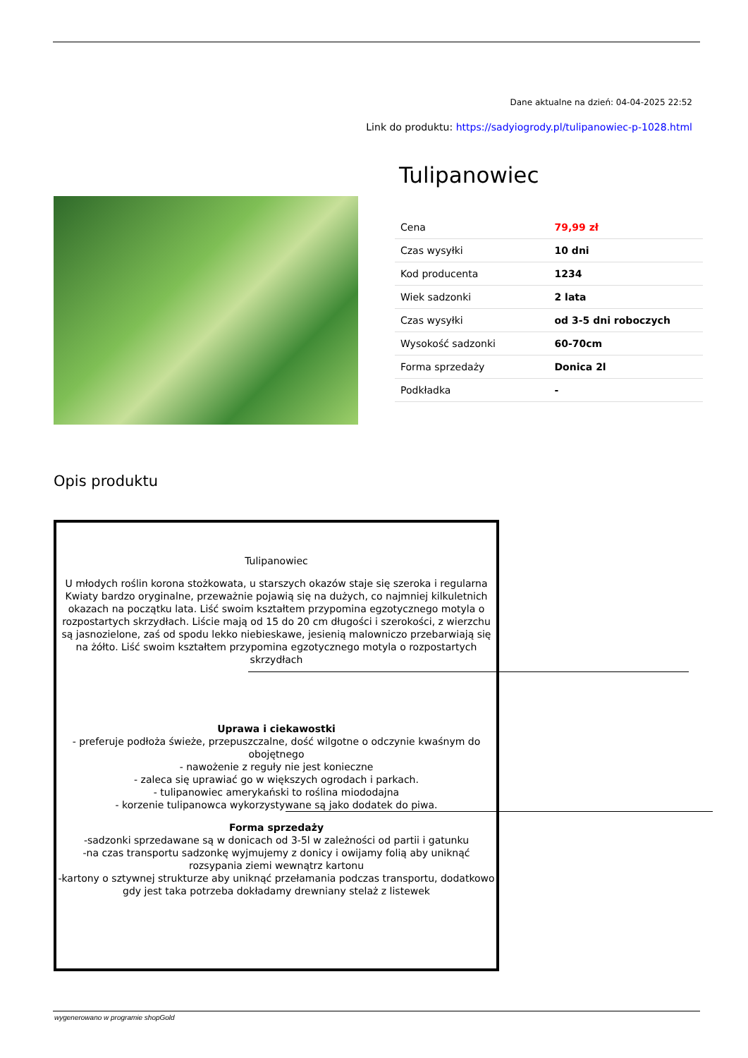Dane aktualne na dzień: 04-04-2025 22:52
Link do produktu: https://sadyiogrody.pl/tulipanowiec-p-1028.html
Tulipanowiec
| Cena | 79,99 zł |
| Czas wysyłki | 10 dni |
| Kod producenta | 1234 |
| Wiek sadzonki | 2 lata |
| Czas wysyłki | od 3-5 dni roboczych |
| Wysokość sadzonki | 60-70cm |
| Forma sprzedaży | Donica 2l |
| Podkładka | - |
Opis produktu
Tulipanowiec
U młodych roślin korona stożkowata, u starszych okazów staje się szeroka i regularna Kwiaty bardzo oryginalne, przeważnie pojawią się na dużych, co najmniej kilkuletnich okazach na początku lata. Liść swoim kształtem przypomina egzotycznego motyla o rozpostartych skrzydłach. Liście mają od 15 do 20 cm długości i szerokości, z wierzchu są jasnozielone, zaś od spodu lekko niebieskawe, jesienią malowniczo przebarwiają się na żółto. Liść swoim kształtem przypomina egzotycznego motyla o rozpostartych skrzydłach
Uprawa i ciekawostki
- preferuje podłoża świeże, przepuszczalne, dość wilgotne o odczynie kwaśnym do obojętnego
- nawożenie z reguły nie jest konieczne
- zaleca się uprawiać go w większych ogrodach i parkach.
- tulipanowiec amerykański to roślina miododajna
- korzenie tulipanowca wykorzystywane są jako dodatek do piwa.
Forma sprzedaży
-sadzonki sprzedawane są w donicach od 3-5l w zależności od partii i gatunku
-na czas transportu sadzonkę wyjmujemy z donicy i owijamy folią aby uniknąć rozsypania ziemi wewnątrz kartonu
-kartony o sztywnej strukturze aby uniknąć przełamania podczas transportu, dodatkowo gdy jest taka potrzeba dokładamy drewniany stelaż z listewek
wygenerowano w programie shopGold